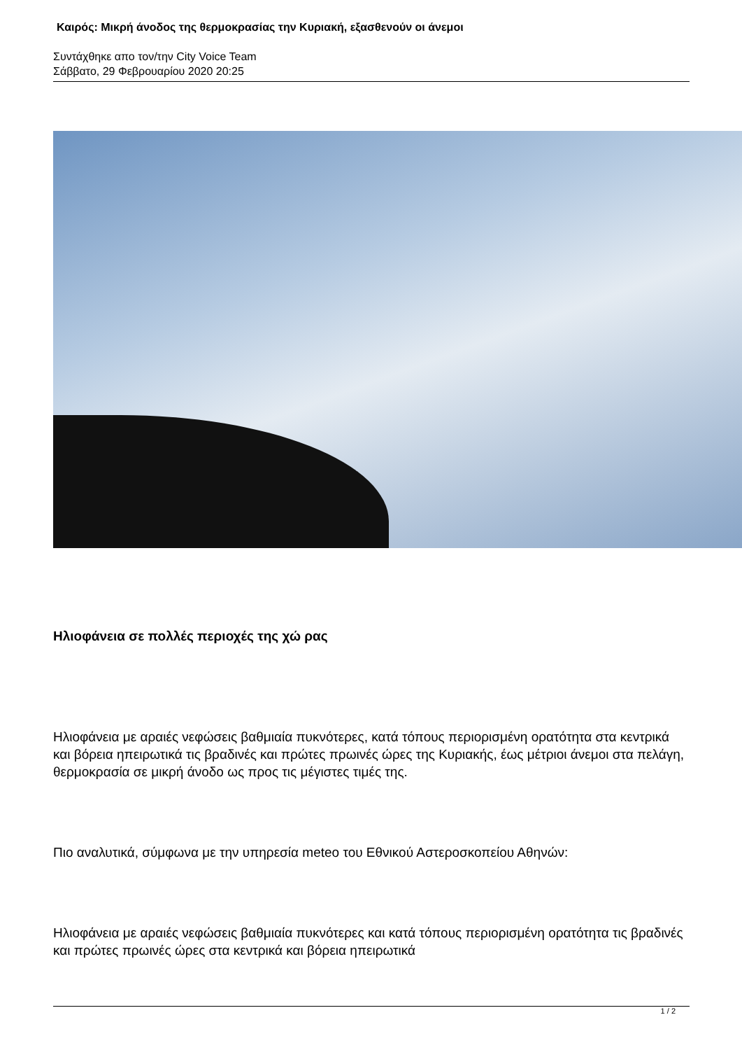Καιρός: Μικρή άνοδος της θερμοκρασίας την Κυριακή, εξασθενούν οι άνεμοι
Συντάχθηκε απο τον/την City Voice Team
Σάββατο, 29 Φεβρουαρίου 2020 20:25
Ηλιοφάνεια σε πολλές περιοχές της χώ ρας
Ηλιοφάνεια με αραιές νεφώσεις βαθμιαία πυκνότερες, κατά τόπους περιορισμένη ορατότητα στα κεντρικά και βόρεια ηπειρωτικά τις βραδινές και πρώτες πρωινές ώρες της Κυριακής, έως μέτριοι άνεμοι στα πελάγη, θερμοκρασία σε μικρή άνοδο ως προς τις μέγιστες τιμές της.
Πιο αναλυτικά, σύμφωνα με την υπηρεσία meteo του Εθνικού Αστεροσκοπείου Αθηνών:
Ηλιοφάνεια με αραιές νεφώσεις βαθμιαία πυκνότερες και κατά τόπους περιορισμένη ορατότητα τις βραδινές και πρώτες πρωινές ώρες στα κεντρικά και βόρεια ηπειρωτικά
1 / 2